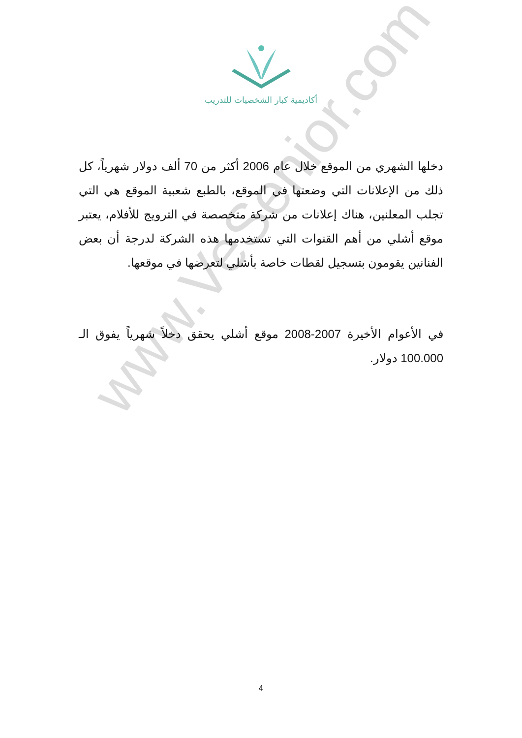أكاديمية كبار الشخصيات للتدريب
دخلها الشهري من الموقع خلال عام 2006 أكثر من 70 ألف دولار شهرياً، كل ذلك من الإعلانات التي وضعتها في الموقع، بالطبع شعبية الموقع هي التي تجلب المعلنين، هناك إعلانات من شركة متخصصة في الترويج للأفلام، يعتبر موقع أشلي من أهم القنوات التي تستخدمها هذه الشركة لدرجة أن بعض الفنانين يقومون بتسجيل لقطات خاصة بأشلي لتعرضها في موقعها.
في الأعوام الأخيرة 2007-2008 موقع أشلي يحقق دخلاً شهرياً يفوق الـ 100.000 دولار.
www.VeSenior.com
4